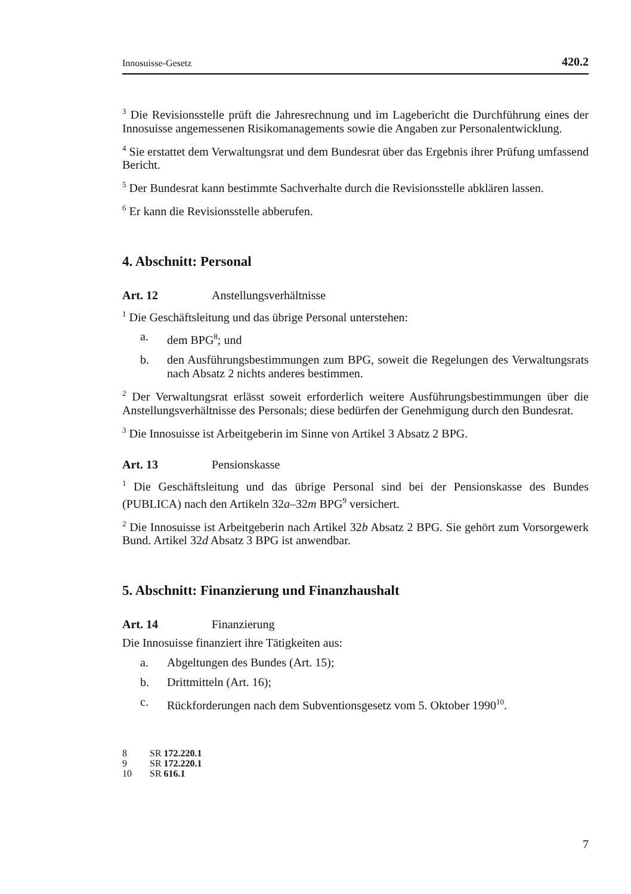Innosuisse-Gesetz 420.2
<sup>3</sup> Die Revisionsstelle prüft die Jahresrechnung und im Lagebericht die Durchführung eines der Innosuisse angemessenen Risikomanagements sowie die Angaben zur Personalentwicklung.
<sup>4</sup> Sie erstattet dem Verwaltungsrat und dem Bundesrat über das Ergebnis ihrer Prüfung umfassend Bericht.
<sup>5</sup> Der Bundesrat kann bestimmte Sachverhalte durch die Revisionsstelle abklären lassen.
<sup>6</sup> Er kann die Revisionsstelle abberufen.
4. Abschnitt: Personal
Art. 12 Anstellungsverhältnisse
<sup>1</sup> Die Geschäftsleitung und das übrige Personal unterstehen:
a. dem BPG<sup>8</sup>; und
b. den Ausführungsbestimmungen zum BPG, soweit die Regelungen des Verwaltungsrats nach Absatz 2 nichts anderes bestimmen.
<sup>2</sup> Der Verwaltungsrat erlässt soweit erforderlich weitere Ausführungsbestimmungen über die Anstellungsverhältnisse des Personals; diese bedürfen der Genehmigung durch den Bundesrat.
<sup>3</sup> Die Innosuisse ist Arbeitgeberin im Sinne von Artikel 3 Absatz 2 BPG.
Art. 13 Pensionskasse
<sup>1</sup> Die Geschäftsleitung und das übrige Personal sind bei der Pensionskasse des Bundes (PUBLICA) nach den Artikeln 32a–32m BPG<sup>9</sup> versichert.
<sup>2</sup> Die Innosuisse ist Arbeitgeberin nach Artikel 32b Absatz 2 BPG. Sie gehört zum Vorsorgewerk Bund. Artikel 32d Absatz 3 BPG ist anwendbar.
5. Abschnitt: Finanzierung und Finanzhaushalt
Art. 14 Finanzierung
Die Innosuisse finanziert ihre Tätigkeiten aus:
a. Abgeltungen des Bundes (Art. 15);
b. Drittmitteln (Art. 16);
c. Rückforderungen nach dem Subventionsgesetz vom 5. Oktober 1990<sup>10</sup>.
8 SR 172.220.1
9 SR 172.220.1
10 SR 616.1
7